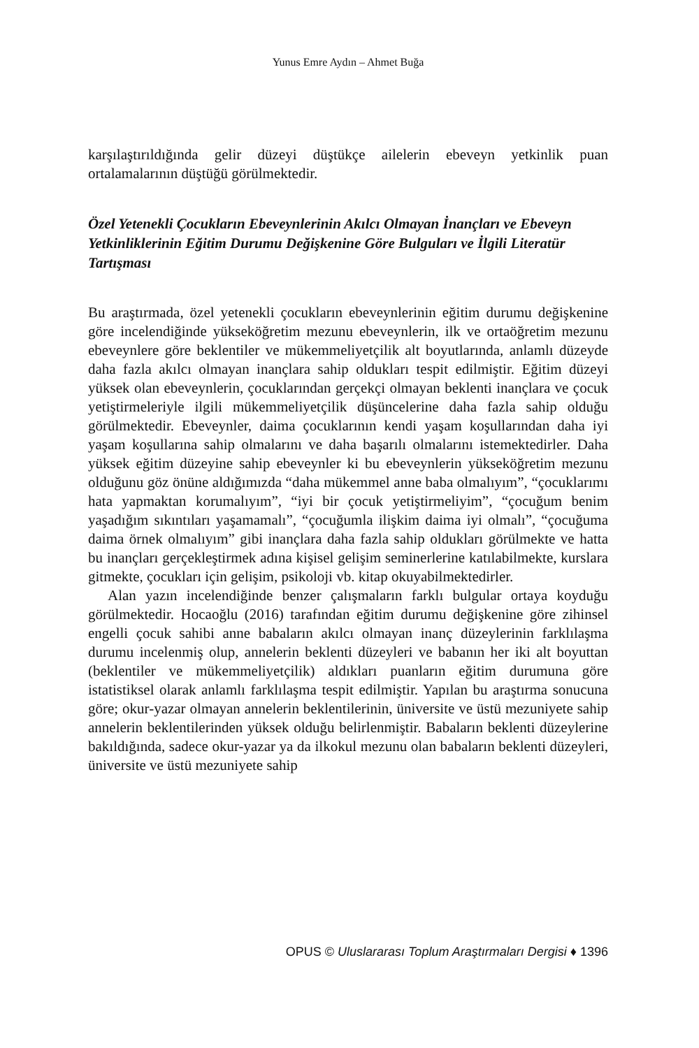Yunus Emre Aydın – Ahmet Buğa
karşılaştırıldığında gelir düzeyi düştükçe ailelerin ebeveyn yetkinlik puan ortalamalarının düştüğü görülmektedir.
Özel Yetenekli Çocukların Ebeveynlerinin Akılcı Olmayan İnançları ve Ebeveyn Yetkinliklerinin Eğitim Durumu Değişkenine Göre Bulguları ve İlgili Literatür Tartışması
Bu araştırmada, özel yetenekli çocukların ebeveynlerinin eğitim durumu değişkenine göre incelendiğinde yükseköğretim mezunu ebeveynlerin, ilk ve ortaöğretim mezunu ebeveynlere göre beklentiler ve mükemmeliyetçilik alt boyutlarında, anlamlı düzeyde daha fazla akılcı olmayan inançlara sahip oldukları tespit edilmiştir. Eğitim düzeyi yüksek olan ebeveynlerin, çocuklarından gerçekçi olmayan beklenti inançlara ve çocuk yetiştirmeleriyle ilgili mükemmeliyetçilik düşüncelerine daha fazla sahip olduğu görülmektedir. Ebeveynler, daima çocuklarının kendi yaşam koşullarından daha iyi yaşam koşullarına sahip olmalarını ve daha başarılı olmalarını istemektedirler. Daha yüksek eğitim düzeyine sahip ebeveynler ki bu ebeveynlerin yükseköğretim mezunu olduğunu göz önüne aldığımızda “daha mükemmel anne baba olmalıyım”, “çocuklarımı hata yapmaktan korumalıyım”, “iyi bir çocuk yetiştirmeliyim”, “çocuğum benim yaşadığım sıkıntıları yaşamamalı”, “çocuğumla ilişkim daima iyi olmalı”, “çocuğuma daima örnek olmalıyım” gibi inançlara daha fazla sahip oldukları görülmekte ve hatta bu inançları gerçekleştirmek adına kişisel gelişim seminerlerine katılabilmekte, kurslara gitmekte, çocukları için gelişim, psikoloji vb. kitap okuyabilmektedirler.
Alan yazın incelendiğinde benzer çalışmaların farklı bulgular ortaya koyduğu görülmektedir. Hocaoğlu (2016) tarafından eğitim durumu değişkenine göre zihinsel engelli çocuk sahibi anne babaların akılcı olmayan inanç düzeylerinin farklılaşma durumu incelenmiş olup, annelerin beklenti düzeyleri ve babanın her iki alt boyuttan (beklentiler ve mükemmeliyetçilik) aldıkları puanların eğitim durumuna göre istatistiksel olarak anlamlı farklılaşma tespit edilmiştir. Yapılan bu araştırma sonucuna göre; okur-yazar olmayan annelerin beklentilerinin, üniversite ve üstü mezuniyete sahip annelerin beklentilerinden yüksek olduğu belirlenmiştir. Babaların beklenti düzeylerine bakıldığında, sadece okur-yazar ya da ilkokul mezunu olan babaların beklenti düzeyleri, üniversite ve üstü mezuniyete sahip
OPUS © Uluslararası Toplum Araştırmaları Dergisi ♦ 1396